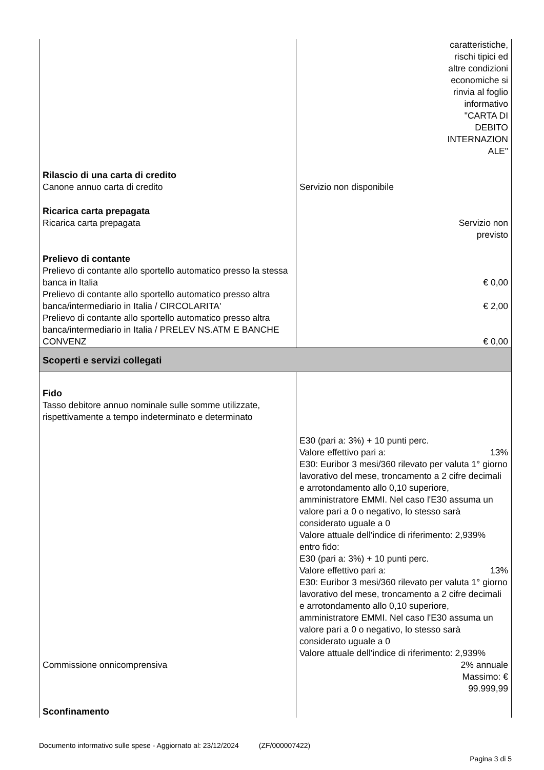| | caratteristiche, rischi tipici ed altre condizioni economiche si rinvia al foglio informativo "CARTA DI DEBITO INTERNAZION ALE" |
| Rilascio di una carta di credito Canone annuo carta di credito | Servizio non disponibile |
| Ricarica carta prepagata Ricarica carta prepagata | Servizio non previsto |
| Prelievo di contante Prelievo di contante allo sportello automatico presso la stessa banca in Italia | € 0,00 |
| Prelievo di contante allo sportello automatico presso altra banca/intermediario in Italia / CIRCOLARITA' | € 2,00 |
| Prelievo di contante allo sportello automatico presso altra banca/intermediario in Italia / PRELEV NS.ATM E BANCHE CONVENZ | € 0,00 |
| Scoperti e servizi collegati | |
| Fido Tasso debitore annuo nominale sulle somme utilizzate, rispettivamente a tempo indeterminato e determinato | E30 (pari a: 3%) + 10 punti perc. Valore effettivo pari a: 13% E30: Euribor 3 mesi/360 rilevato per valuta 1° giorno lavorativo del mese, troncamento a 2 cifre decimali e arrotondamento allo 0,10 superiore, amministratore EMMI. Nel caso l'E30 assuma un valore pari a 0 o negativo, lo stesso sarà considerato uguale a 0 Valore attuale dell'indice di riferimento: 2,939% entro fido: E30 (pari a: 3%) + 10 punti perc. Valore effettivo pari a: 13% E30: Euribor 3 mesi/360 rilevato per valuta 1° giorno lavorativo del mese, troncamento a 2 cifre decimali e arrotondamento allo 0,10 superiore, amministratore EMMI. Nel caso l'E30 assuma un valore pari a 0 o negativo, lo stesso sarà considerato uguale a 0 Valore attuale dell'indice di riferimento: 2,939% |
| Commissione onnicomprensiva | 2% annuale Massimo: € 99.999,99 |
| Sconfinamento | |
Documento informativo sulle spese - Aggiornato al: 23/12/2024 (ZF/000007422)
Pagina 3 di 5